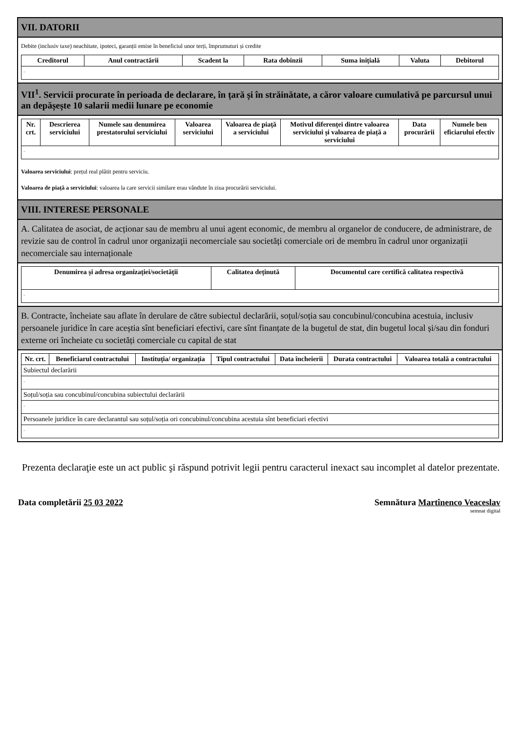VII. DATORII
Debite (inclusiv taxe) neachitate, ipoteci, garanții emise în beneficiul unor terți, împrumuturi și credite
| Creditorul | Anul contractării | Scadent la | Rata dobînzii | Suma inițială | Valuta | Debitorul |
| --- | --- | --- | --- | --- | --- | --- |
| - | | | | | | |
VII<sup>1</sup>. Servicii procurate în perioada de declarare, în țară și în străinătate, a căror valoare cumulativă pe parcursul unui an depășește 10 salarii medii lunare pe economie
| Nr. crt. | Descrierea serviciului | Numele sau denumirea prestatorului serviciului | Valoarea serviciului | Valoarea de piață a serviciului | Motivul diferenței dintre valoarea serviciului și valoarea de piață a serviciului | Data procurării | Numele ben eficiarului efectiv |
| --- | --- | --- | --- | --- | --- | --- | --- |
| - | | | | | | | |
Valoarea serviciului: prețul real plătit pentru serviciu.
Valoarea de piață a serviciului: valoarea la care servicii similare erau vândute în ziua procurării serviciului.
VIII. INTERESE PERSONALE
A. Calitatea de asociat, de acționar sau de membru al unui agent economic, de membru al organelor de conducere, de administrare, de revizie sau de control în cadrul unor organizaţii necomerciale sau societăți comerciale ori de membru în cadrul unor organizații necomerciale sau internaționale
| Denumirea și adresa organizației/societății | Calitatea deținută | Documentul care certifică calitatea respectivă |
| --- | --- | --- |
| - | | |
B. Contracte, încheiate sau aflate în derulare de către subiectul declarării, soțul/soția sau concubinul/concubina acestuia, inclusiv persoanele juridice în care aceștia sînt beneficiari efectivi, care sînt finanțate de la bugetul de stat, din bugetul local și/sau din fonduri externe ori încheiate cu societăți comerciale cu capital de stat
| Nr. crt. | Beneficiarul contractului | Instituția/ organizația | Tipul contractului | Data încheierii | Durata contractului | Valoarea totală a contractului |
| --- | --- | --- | --- | --- | --- | --- |
| Subiectul declarării | | | | | | |
| - | | | | | | |
| Soțul/soția sau concubinul/concubina subiectului declarării | | | | | | |
| - | | | | | | |
| Persoanele juridice în care declarantul sau soțul/soția ori concubinul/concubina acestuia sînt beneficiari efectivi | | | | | | |
| - | | | | | | |
Prezenta declaraţie este un act public şi răspund potrivit legii pentru caracterul inexact sau incomplet al datelor prezentate.
Data completării 25 03 2022 Semnătura Martînenco Veaceslav
semnat digital